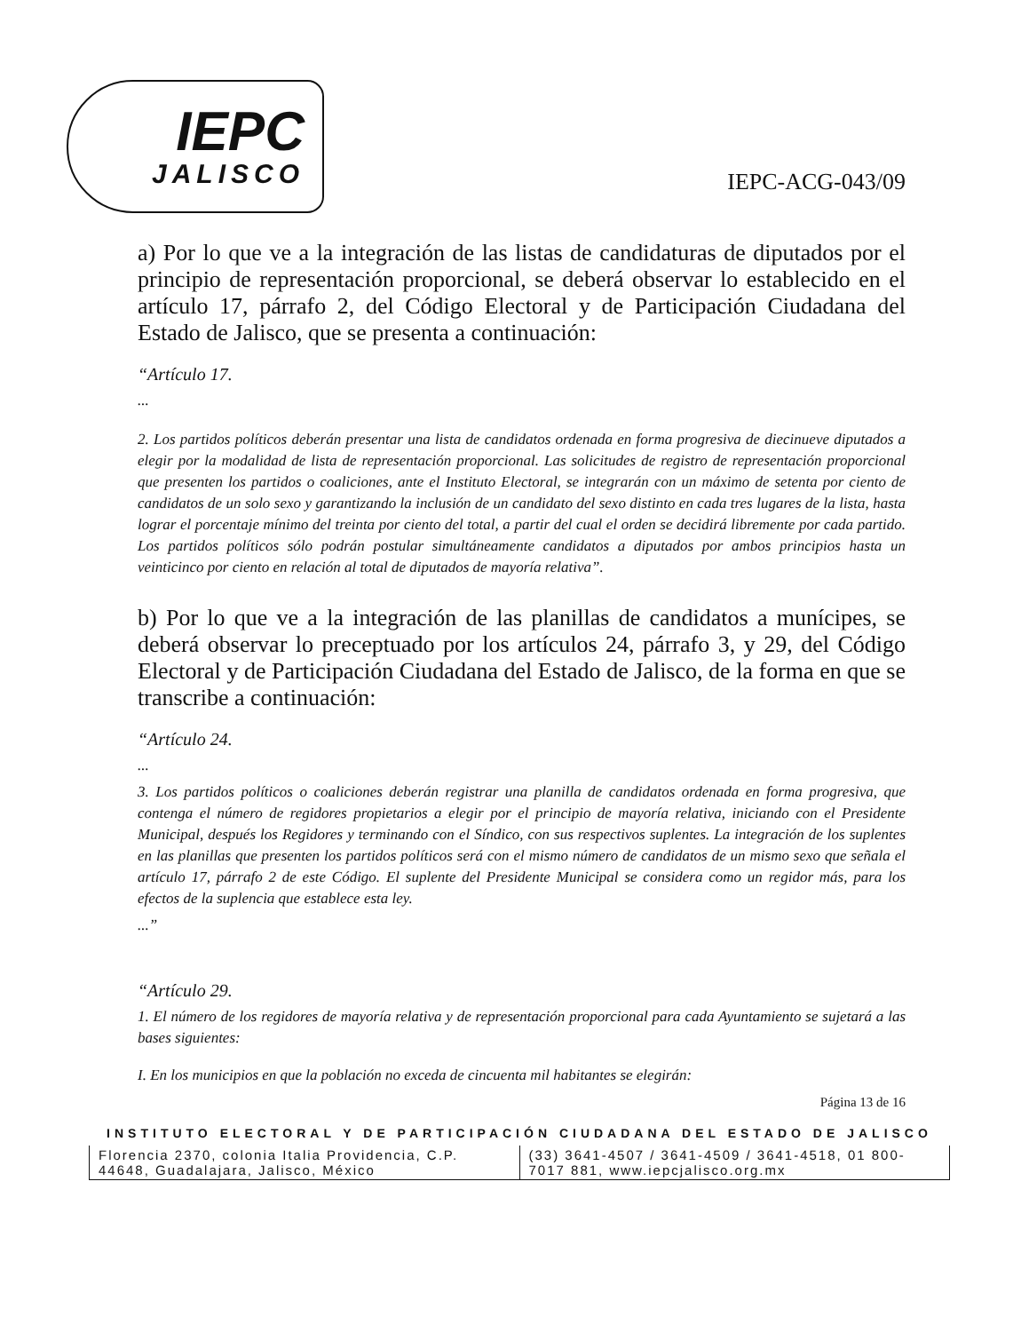IEPC
JALISCO
IEPC-ACG-043/09
a) Por lo que ve a la integración de las listas de candidaturas de diputados por el principio de representación proporcional, se deberá observar lo establecido en el artículo 17, párrafo 2, del Código Electoral y de Participación Ciudadana del Estado de Jalisco, que se presenta a continuación:
“Artículo 17.
...
2. Los partidos políticos deberán presentar una lista de candidatos ordenada en forma progresiva de diecinueve diputados a elegir por la modalidad de lista de representación proporcional. Las solicitudes de registro de representación proporcional que presenten los partidos o coaliciones, ante el Instituto Electoral, se integrarán con un máximo de setenta por ciento de candidatos de un solo sexo y garantizando la inclusión de un candidato del sexo distinto en cada tres lugares de la lista, hasta lograr el porcentaje mínimo del treinta por ciento del total, a partir del cual el orden se decidirá libremente por cada partido. Los partidos políticos sólo podrán postular simultáneamente candidatos a diputados por ambos principios hasta un veinticinco por ciento en relación al total de diputados de mayoría relativa”.
b) Por lo que ve a la integración de las planillas de candidatos a munícipes, se deberá observar lo preceptuado por los artículos 24, párrafo 3, y 29, del Código Electoral y de Participación Ciudadana del Estado de Jalisco, de la forma en que se transcribe a continuación:
“Artículo 24.
...
3. Los partidos políticos o coaliciones deberán registrar una planilla de candidatos ordenada en forma progresiva, que contenga el número de regidores propietarios a elegir por el principio de mayoría relativa, iniciando con el Presidente Municipal, después los Regidores y terminando con el Síndico, con sus respectivos suplentes. La integración de los suplentes en las planillas que presenten los partidos políticos será con el mismo número de candidatos de un mismo sexo que señala el artículo 17, párrafo 2 de este Código. El suplente del Presidente Municipal se considera como un regidor más, para los efectos de la suplencia que establece esta ley.
...”
“Artículo 29.
1. El número de los regidores de mayoría relativa y de representación proporcional para cada Ayuntamiento se sujetará a las bases siguientes:
I. En los municipios en que la población no exceda de cincuenta mil habitantes se elegirán:
Página 13 de 16
INSTITUTO ELECTORAL Y DE PARTICIPACIÓN CIUDADANA DEL ESTADO DE JALISCO
Florencia 2370, colonia Italia Providencia, C.P. 44648, Guadalajara, Jalisco, México
(33) 3641-4507 / 3641-4509 / 3641-4518, 01 800-7017 881, www.iepcjalisco.org.mx